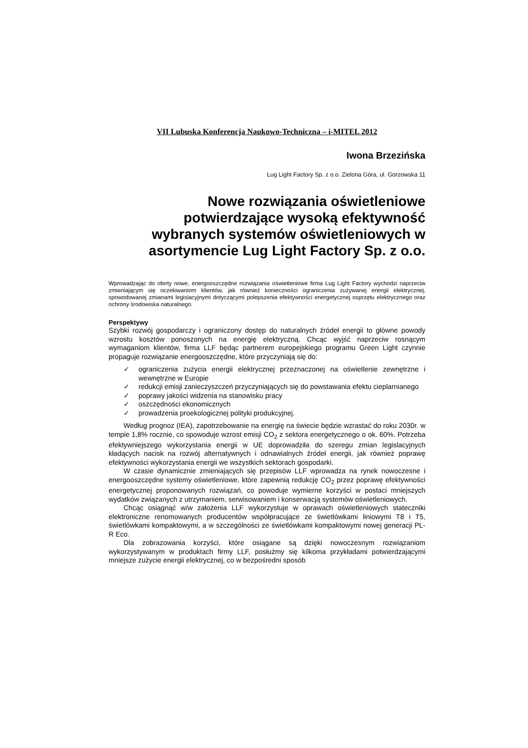VII Lubuska Konferencja Naukowo-Techniczna – i-MITEL 2012
Iwona Brzezińska
Lug Light Factory Sp. z o.o. Zielona Góra, ul. Gorzowska 11
Nowe rozwiązania oświetleniowe potwierdzające wysoką efektywność wybranych systemów oświetleniowych w asortymencie Lug Light Factory Sp. z o.o.
Wprowadzając do oferty nowe, energooszczędne rozwiązania oświetleniowe firma Lug Light Factory wychodzi naprzeciw zmieniającym się oczekiwaniom klientów, jak również konieczności ograniczenia zużywanej energii elektrycznej, spowodowanej zmianami legislacyjnymi dotyczącymi polepszenia efektywności energetycznej osprzętu elektrycznego oraz ochrony środowiska naturalnego.
Perspektywy
Szybki rozwój gospodarczy i ograniczony dostęp do naturalnych źródeł energii to główne powody wzrostu kosztów ponoszonych na energię elektryczną. Chcąc wyjść naprzeciw rosnącym wymaganiom klientów, firma LLF będąc partnerem europejskiego programu Green Light czynnie propaguje rozwiązanie energooszczędne, które przyczyniają się do:
✓ ograniczenia zużycia energii elektrycznej przeznaczonej na oświetlenie zewnętrzne i wewnętrzne w Europie
✓ redukcji emisji zanieczyszczeń przyczyniających się do powstawania efektu cieplarnianego
✓ poprawy jakości widzenia na stanowisku pracy
✓ oszczędności ekonomicznych
✓ prowadzenia proekologicznej polityki produkcyjnej.
Według prognoz (IEA), zapotrzebowanie na energię na świecie będzie wzrastać do roku 2030r. w tempie 1,8% rocznie, co spowoduje wzrost emisji CO<sub>2</sub> z sektora energetycznego o ok. 60%. Potrzeba efektywniejszego wykorzystania energii w UE doprowadziła do szeregu zmian legislacyjnych kładących nacisk na rozwój alternatywnych i odnawialnych źródeł energii, jak również poprawę efektywności wykorzystania energii we wszystkich sektorach gospodarki.
W czasie dynamicznie zmieniających się przepisów LLF wprowadza na rynek nowoczesne i energooszczędne systemy oświetleniowe, które zapewnią redukcję CO<sub>2</sub> przez poprawę efektywności energetycznej proponowanych rozwiązań, co powoduje wymierne korzyści w postaci mniejszych wydatków związanych z utrzymaniem, serwisowaniem i konserwacją systemów oświetleniowych.
Chcąc osiągnąć w/w założenia LLF wykorzystuje w oprawach oświetleniowych stateczniki elektroniczne renomowanych producentów współpracujące ze świetlówkami liniowymi T8 i T5, świetlówkami kompaktowymi, a w szczególności ze świetlówkami kompaktowymi nowej generacji PL-R Eco.
Dla zobrazowania korzyści, które osiągane są dzięki nowoczesnym rozwiązaniom wykorzystywanym w produktach firmy LLF, posłużmy się kilkoma przykładami potwierdzającymi mniejsze zużycie energii elektrycznej, co w bezpośredni sposób